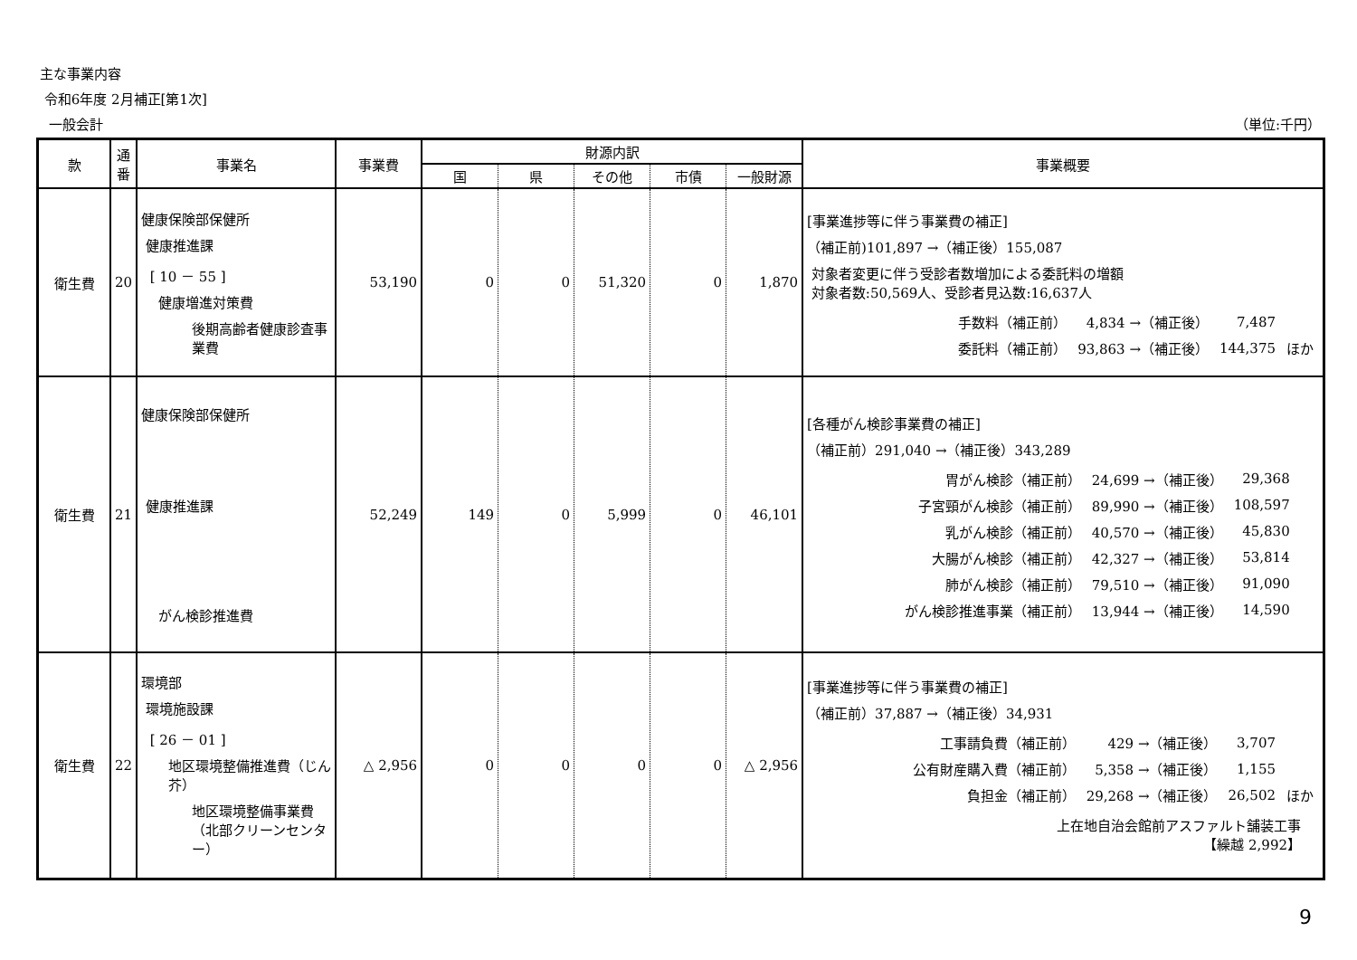主な事業内容
令和6年度 2月補正[第1次]
一般会計 （単位:千円）
| 款 | 通番 | 事業名 | 事業費 | 財源内訳 | | | | | 事業概要 |
| --- | --- | --- | --- | --- | --- | --- | --- | --- | --- |
| | | | | 国 | 県 | その他 | 市債 | 一般財源 | |
| 衛生費 | 20 | 健康保険部保健所 健康推進課 [ 10 － 55 ] 健康増進対策費 後期高齢者健康診査事業費 | 53,190 | 0 | 0 | 51,320 | 0 | 1,870 | [事業進捗等に伴う事業費の補正] （補正前)101,897 →（補正後）155,087 対象者変更に伴う受診者数増加による委託料の増額 対象者数:50,569人、受診者見込数:16,637人 / 手数料（補正前） / 4,834 →（補正後） / 7,487 / / / 委託料（補正前） / 93,863 →（補正後） / 144,375 / ほか / |
| 衛生費 | 21 | 健康保険部保健所 健康推進課 がん検診推進費 | 52,249 | 149 | 0 | 5,999 | 0 | 46,101 | [各種がん検診事業費の補正] （補正前）291,040 →（補正後）343,289 / 胃がん検診（補正前） / 24,699 →（補正後） / 29,368 / / / 子宮頸がん検診（補正前） / 89,990 →（補正後） / 108,597 / / / 乳がん検診（補正前） / 40,570 →（補正後） / 45,830 / / / 大腸がん検診（補正前） / 42,327 →（補正後） / 53,814 / / / 肺がん検診（補正前） / 79,510 →（補正後） / 91,090 / / / がん検診推進事業（補正前） / 13,944 →（補正後） / 14,590 / / |
| 衛生費 | 22 | 環境部 環境施設課 [ 26 － 01 ] 地区環境整備推進費（じん芥） 地区環境整備事業費（北部クリーンセンター） | △ 2,956 | 0 | 0 | 0 | 0 | △ 2,956 | [事業進捗等に伴う事業費の補正] （補正前）37,887 →（補正後）34,931 / 工事請負費（補正前） / 429 →（補正後） / 3,707 / / / 公有財産購入費（補正前） / 5,358 →（補正後） / 1,155 / / / 負担金（補正前） / 29,268 →（補正後） / 26,502 / ほか / 上在地自治会館前アスファルト舗装工事 【繰越 2,992】 |
9